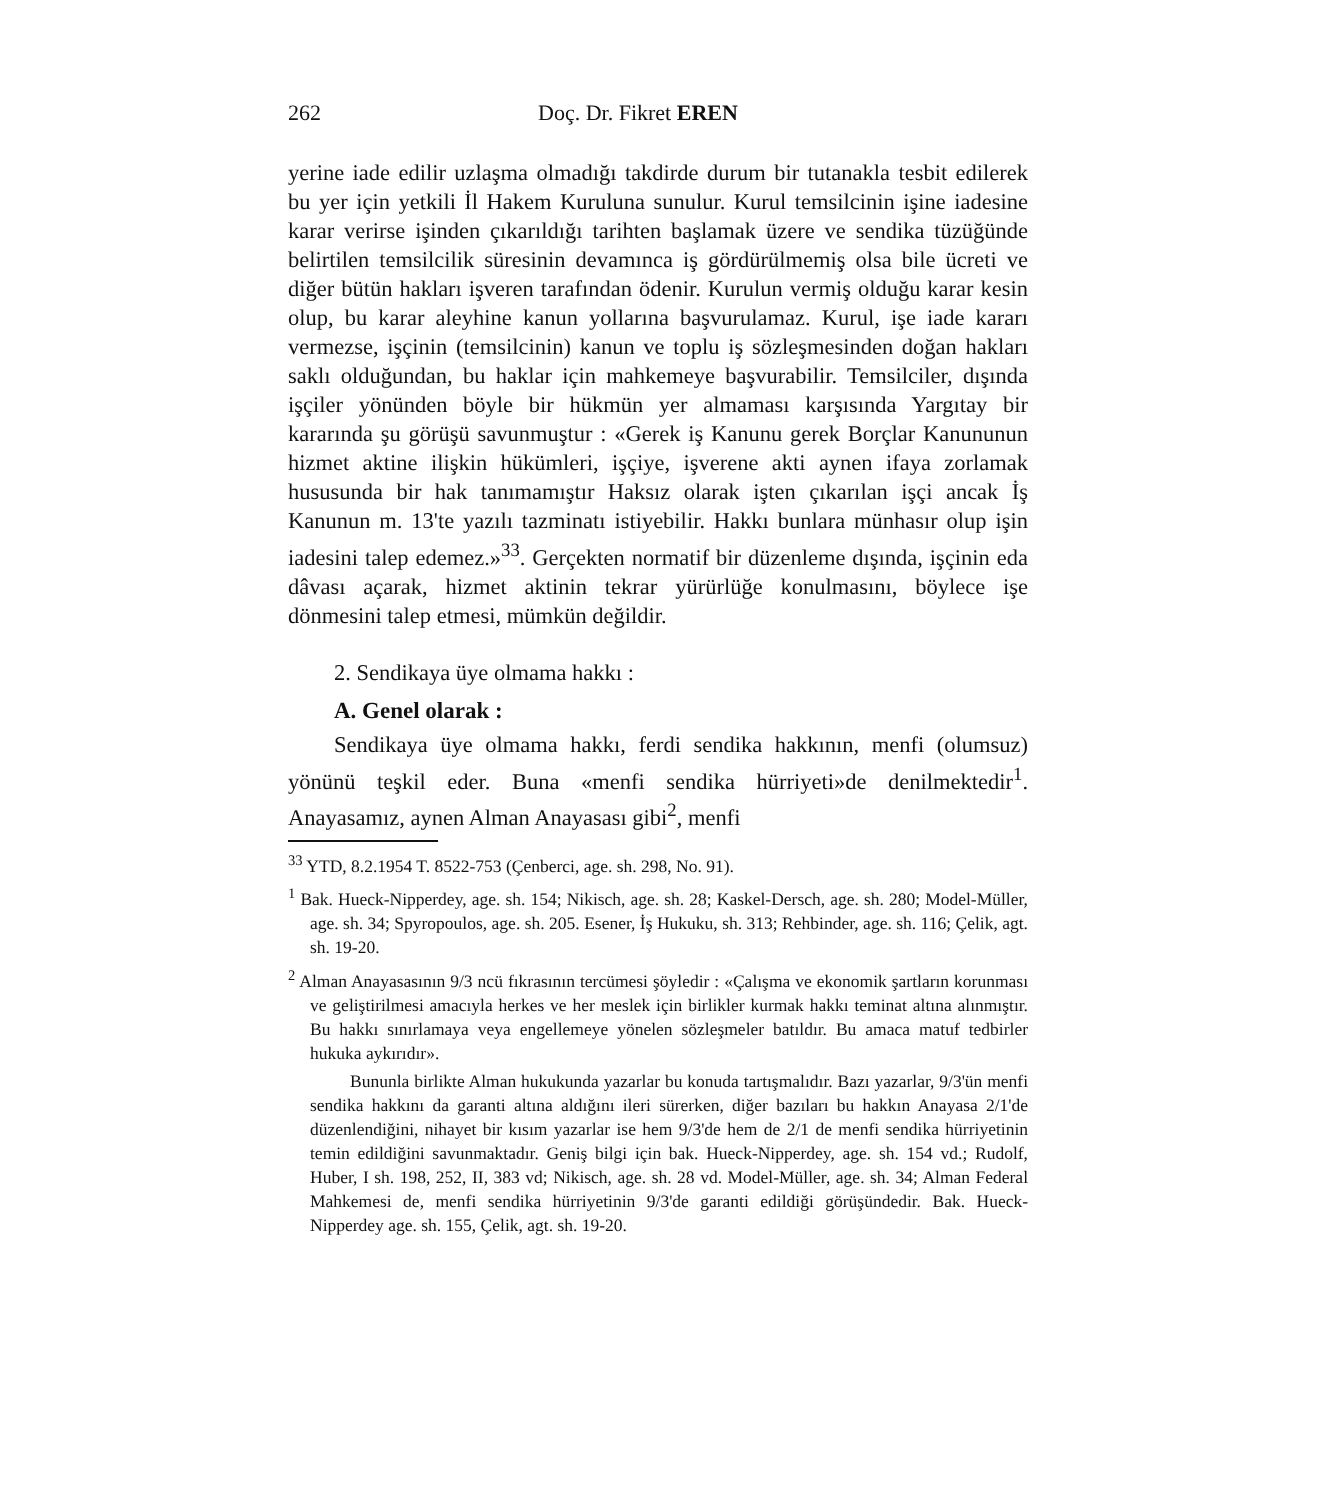262 Doç. Dr. Fikret EREN
yerine iade edilir uzlaşma olmadığı takdirde durum bir tutanakla tesbit edilerek bu yer için yetkili İl Hakem Kuruluna sunulur. Kurul temsilcinin işine iadesine karar verirse işinden çıkarıldığı tarihten başlamak üzere ve sendika tüzüğünde belirtilen temsilcilik süresinin devamınca iş gördürülmemiş olsa bile ücreti ve diğer bütün hakları işveren tarafından ödenir. Kurulun vermiş olduğu karar kesin olup, bu karar aleyhine kanun yollarına başvurulamaz. Kurul, işe iade kararı vermezse, işçinin (temsilcinin) kanun ve toplu iş sözleşmesinden doğan hakları saklı olduğundan, bu haklar için mahkemeye başvurabilir. Temsilciler, dışında işçiler yönünden böyle bir hükmün yer almaması karşısında Yargıtay bir kararında şu görüşü savunmuştur : «Gerek iş Kanunu gerek Borçlar Kanununun hizmet aktine ilişkin hükümleri, işçiye, işverene akti aynen ifaya zorlamak hususunda bir hak tanımamıştır Haksız olarak işten çıkarılan işçi ancak İş Kanunun m. 13'te yazılı tazminatı istiyebilir. Hakkı bunlara münhasır olup işin iadesini talep edemez.»<sup>33</sup>. Gerçekten normatif bir düzenleme dışında, işçinin eda dâvası açarak, hizmet aktinin tekrar yürürlüğe konulmasını, böylece işe dönmesini talep etmesi, mümkün değildir.
2. Sendikaya üye olmama hakkı :
A. Genel olarak :
Sendikaya üye olmama hakkı, ferdi sendika hakkının, menfi (olumsuz) yönünü teşkil eder. Buna «menfi sendika hürriyeti»de denilmektedir<sup>1</sup>. Anayasamız, aynen Alman Anayasası gibi<sup>2</sup>, menfi
<sup>33</sup> YTD, 8.2.1954 T. 8522-753 (Çenberci, age. sh. 298, No. 91).
<sup>1</sup> Bak. Hueck-Nipperdey, age. sh. 154; Nikisch, age. sh. 28; Kaskel-Dersch, age. sh. 280; Model-Müller, age. sh. 34; Spyropoulos, age. sh. 205. Esener, İş Hukuku, sh. 313; Rehbinder, age. sh. 116; Çelik, agt. sh. 19-20.
<sup>2</sup> Alman Anayasasının 9/3 ncü fıkrasının tercümesi şöyledir : «Çalışma ve ekonomik şartların korunması ve geliştirilmesi amacıyla herkes ve her meslek için birlikler kurmak hakkı teminat altına alınmıştır. Bu hakkı sınırlamaya veya engellemeye yönelen sözleşmeler batıldır. Bu amaca matuf tedbirler hukuka aykırıdır».
Bununla birlikte Alman hukukunda yazarlar bu konuda tartışmalıdır. Bazı yazarlar, 9/3'ün menfi sendika hakkını da garanti altına aldığını ileri sürerken, diğer bazıları bu hakkın Anayasa 2/1'de düzenlendiğini, nihayet bir kısım yazarlar ise hem 9/3'de hem de 2/1 de menfi sendika hürriyetinin temin edildiğini savunmaktadır. Geniş bilgi için bak. Hueck-Nipperdey, age. sh. 154 vd.; Rudolf, Huber, I sh. 198, 252, II, 383 vd; Nikisch, age. sh. 28 vd. Model-Müller, age. sh. 34; Alman Federal Mahkemesi de, menfi sendika hürriyetinin 9/3'de garanti edildiği görüşündedir. Bak. Hueck-Nipperdey age. sh. 155, Çelik, agt. sh. 19-20.